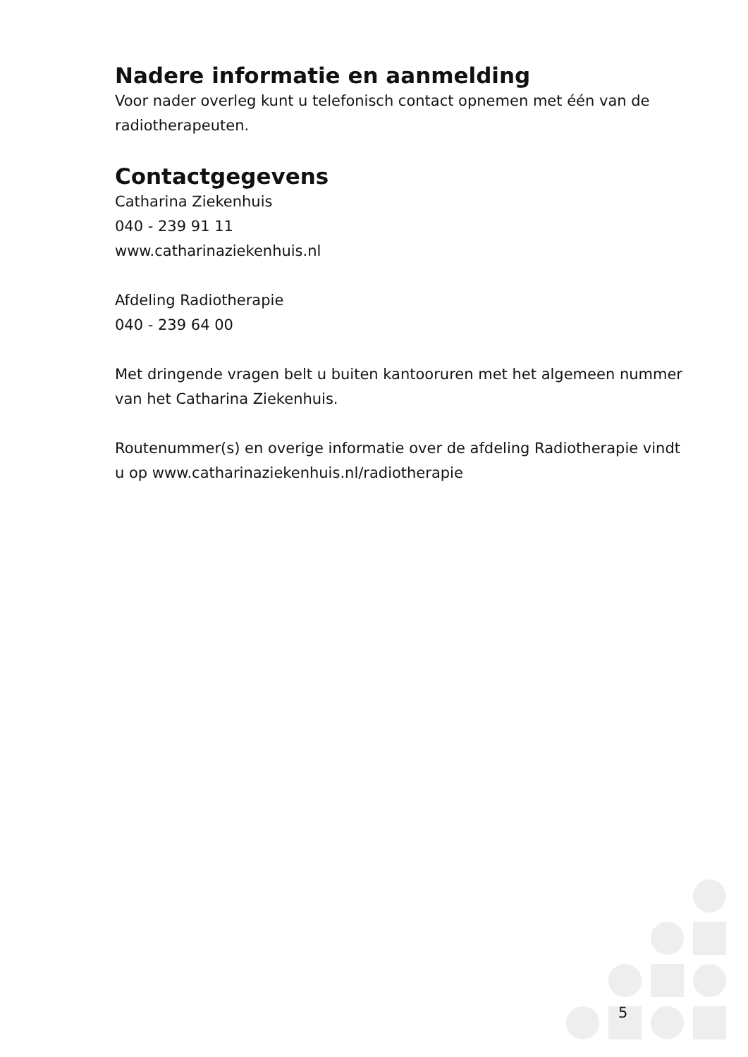Nadere informatie en aanmelding
Voor nader overleg kunt u telefonisch contact opnemen met één van de radiotherapeuten.
Contactgegevens
Catharina Ziekenhuis
040 - 239 91 11
www.catharinaziekenhuis.nl
Afdeling Radiotherapie
040 - 239 64 00
Met dringende vragen belt u buiten kantooruren met het algemeen nummer van het Catharina Ziekenhuis.
Routenummer(s) en overige informatie over de afdeling Radiotherapie vindt u op www.catharinaziekenhuis.nl/radiotherapie
5